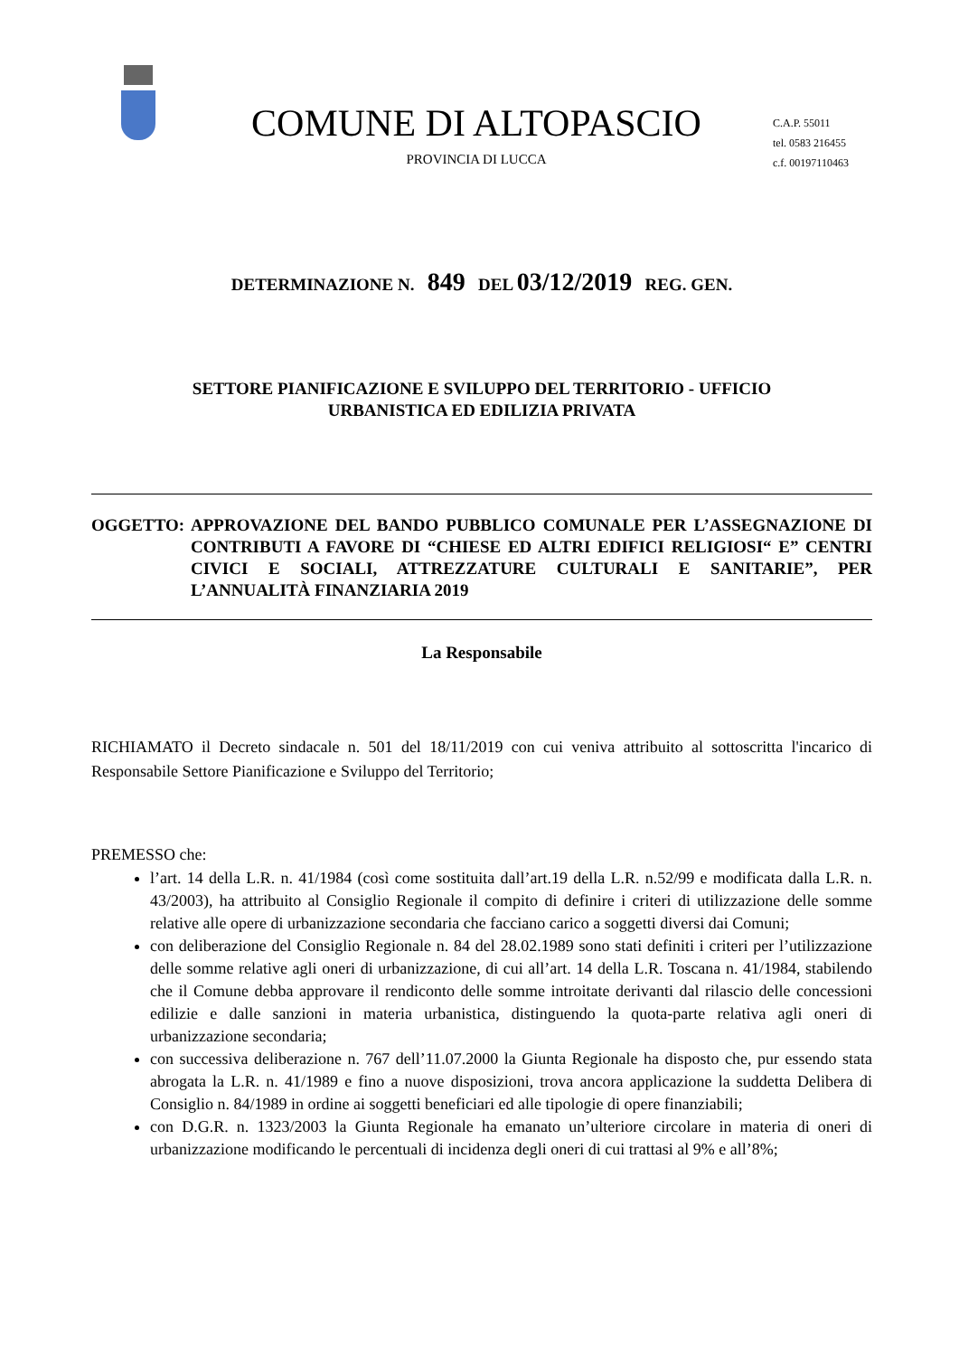COMUNE DI ALTOPASCIO
PROVINCIA DI LUCCA
C.A.P. 55011
tel. 0583 216455
c.f. 00197110463
DETERMINAZIONE N. 849 DEL 03/12/2019 REG. GEN.
SETTORE PIANIFICAZIONE E SVILUPPO DEL TERRITORIO - UFFICIO
URBANISTICA ED EDILIZIA PRIVATA
OGGETTO: APPROVAZIONE DEL BANDO PUBBLICO COMUNALE PER L’ASSEGNAZIONE DI CONTRIBUTI A FAVORE DI “CHIESE ED ALTRI EDIFICI RELIGIOSI“ E” CENTRI CIVICI E SOCIALI, ATTREZZATURE CULTURALI E SANITARIE”, PER L’ANNUALITÀ FINANZIARIA 2019
La Responsabile
RICHIAMATO il Decreto sindacale n. 501 del 18/11/2019 con cui veniva attribuito al sottoscritta l'incarico di Responsabile Settore Pianificazione e Sviluppo del Territorio;
PREMESSO che:
l’art. 14 della L.R. n. 41/1984 (così come sostituita dall’art.19 della L.R. n.52/99 e modificata dalla L.R. n. 43/2003), ha attribuito al Consiglio Regionale il compito di definire i criteri di utilizzazione delle somme relative alle opere di urbanizzazione secondaria che facciano carico a soggetti diversi dai Comuni;
con deliberazione del Consiglio Regionale n. 84 del 28.02.1989 sono stati definiti i criteri per l’utilizzazione delle somme relative agli oneri di urbanizzazione, di cui all’art. 14 della L.R. Toscana n. 41/1984, stabilendo che il Comune debba approvare il rendiconto delle somme introitate derivanti dal rilascio delle concessioni edilizie e dalle sanzioni in materia urbanistica, distinguendo la quota-parte relativa agli oneri di urbanizzazione secondaria;
con successiva deliberazione n. 767 dell’11.07.2000 la Giunta Regionale ha disposto che, pur essendo stata abrogata la L.R. n. 41/1989 e fino a nuove disposizioni, trova ancora applicazione la suddetta Delibera di Consiglio n. 84/1989 in ordine ai soggetti beneficiari ed alle tipologie di opere finanziabili;
con D.G.R. n. 1323/2003 la Giunta Regionale ha emanato un’ulteriore circolare in materia di oneri di urbanizzazione modificando le percentuali di incidenza degli oneri di cui trattasi al 9% e all’8%;